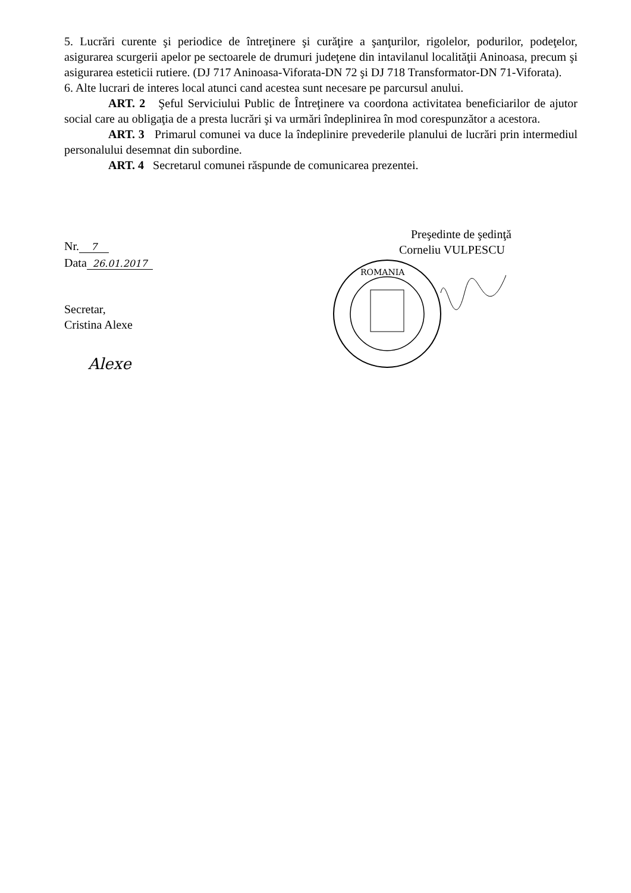5. Lucrări curente şi periodice de întreţinere şi curăţire a şanţurilor, rigolelor, podurilor, podeţelor, asigurarea scurgerii apelor pe sectoarele de drumuri judeţene din intavilanul localităţii Aninoasa, precum şi asigurarea esteticii rutiere. (DJ 717 Aninoasa-Viforata-DN 72 şi DJ 718 Transformator-DN 71-Viforata).
6. Alte lucrari de interes local atunci cand acestea sunt necesare pe parcursul anului.
ART. 2 Şeful Serviciului Public de Întreţinere va coordona activitatea beneficiarilor de ajutor social care au obligaţia de a presta lucrări şi va urmări îndeplinirea în mod corespunzător a acestora.
ART. 3 Primarul comunei va duce la îndeplinire prevederile planului de lucrări prin intermediul personalului desemnat din subordine.
ART. 4 Secretarul comunei răspunde de comunicarea prezentei.
Nr. 7
Data 26.01.2017
Secretar,
Cristina Alexe
Alexe
Preşedinte de şedinţă
Corneliu VULPESCU
ROMANIA